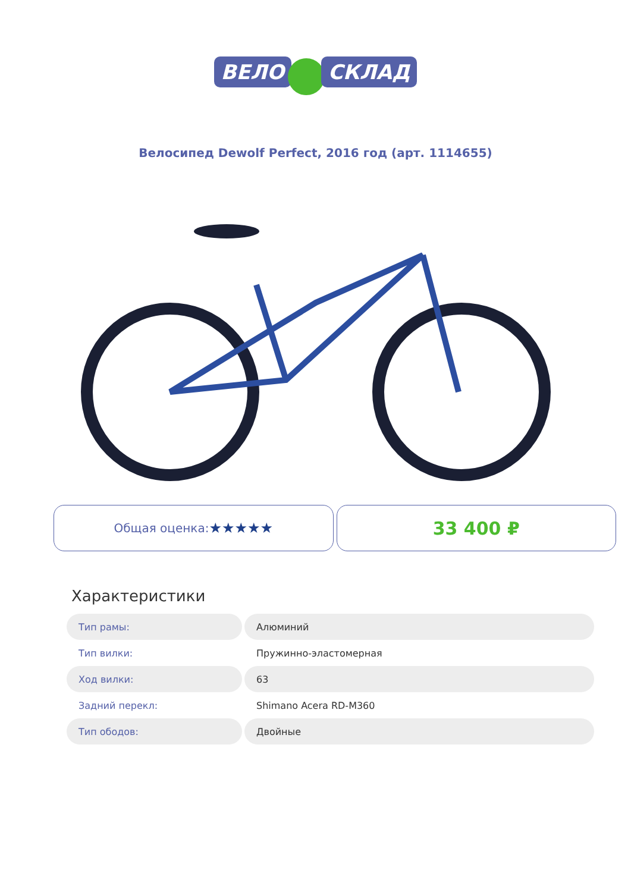ВЕЛО СКЛАД
Велосипед Dewolf Perfect, 2016 год (арт. 1114655)
Общая оценка: ★★★★★
33 400 ₽
Характеристики
| Тип рамы: | Алюминий |
| Тип вилки: | Пружинно-эластомерная |
| Ход вилки: | 63 |
| Задний перекл: | Shimano Acera RD-M360 |
| Тип ободов: | Двойные |